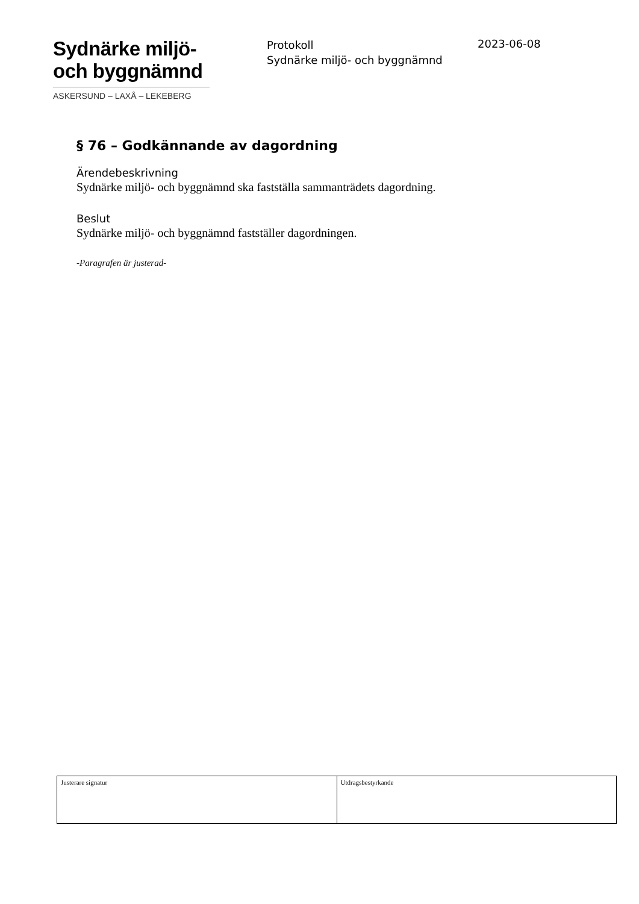Sydnärke miljö-
och byggnämnd
ASKERSUND – LAXÅ – LEKEBERG
Protokoll
Sydnärke miljö- och byggnämnd
2023-06-08
§ 76 – Godkännande av dagordning
Ärendebeskrivning
Sydnärke miljö- och byggnämnd ska fastställa sammanträdets dagordning.
Beslut
Sydnärke miljö- och byggnämnd fastställer dagordningen.
-Paragrafen är justerad-
| Justerare signatur | Utdragsbestyrkande |